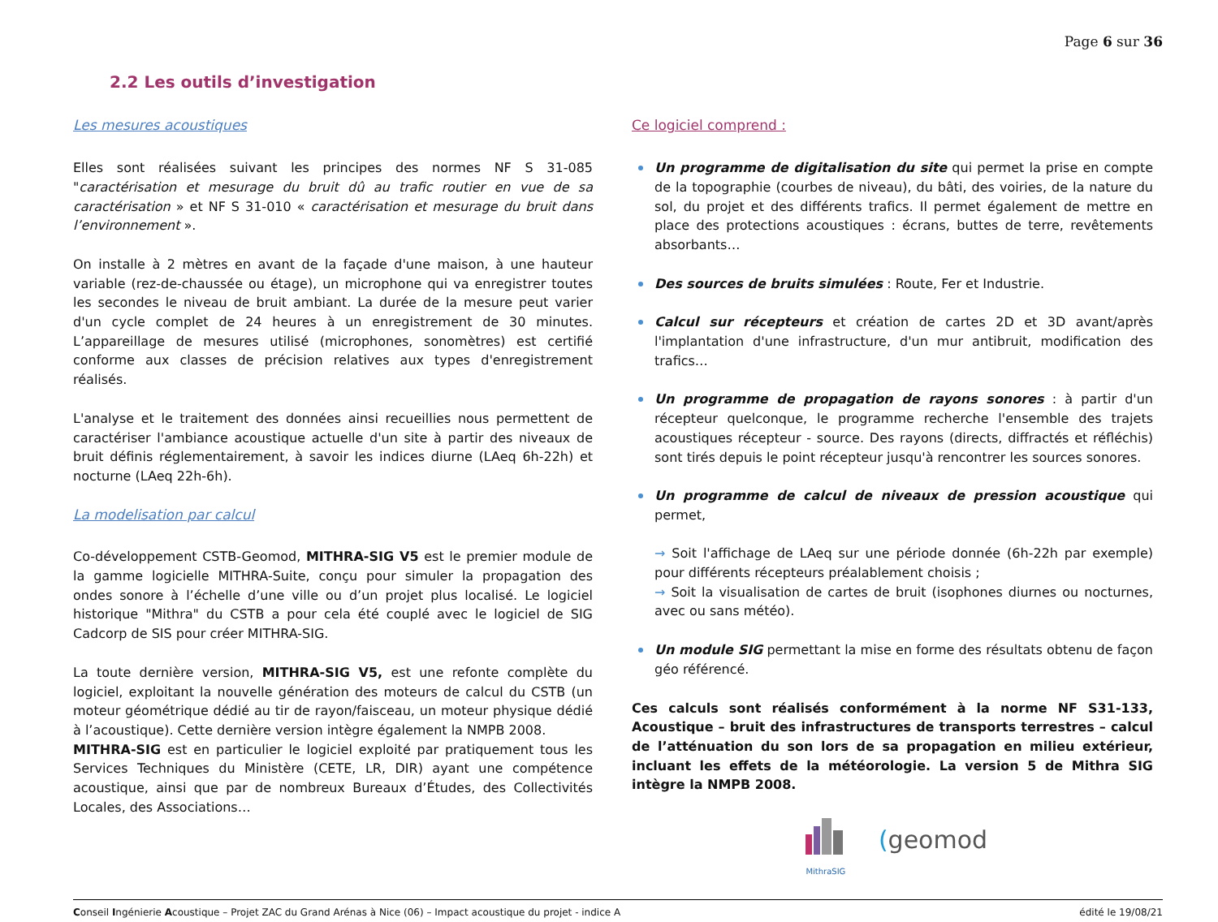Page 6 sur 36
2.2 Les outils d’investigation
Les mesures acoustiques
Elles sont réalisées suivant les principes des normes NF S 31-085 "caractérisation et mesurage du bruit dû au trafic routier en vue de sa caractérisation » et NF S 31-010 « caractérisation et mesurage du bruit dans l’environnement ».
On installe à 2 mètres en avant de la façade d'une maison, à une hauteur variable (rez-de-chaussée ou étage), un microphone qui va enregistrer toutes les secondes le niveau de bruit ambiant. La durée de la mesure peut varier d'un cycle complet de 24 heures à un enregistrement de 30 minutes. L’appareillage de mesures utilisé (microphones, sonomètres) est certifié conforme aux classes de précision relatives aux types d'enregistrement réalisés.
L'analyse et le traitement des données ainsi recueillies nous permettent de caractériser l'ambiance acoustique actuelle d'un site à partir des niveaux de bruit définis réglementairement, à savoir les indices diurne (LAeq 6h-22h) et nocturne (LAeq 22h-6h).
La modelisation par calcul
Co-développement CSTB-Geomod, MITHRA-SIG V5 est le premier module de la gamme logicielle MITHRA-Suite, conçu pour simuler la propagation des ondes sonore à l’échelle d’une ville ou d’un projet plus localisé. Le logiciel historique "Mithra" du CSTB a pour cela été couplé avec le logiciel de SIG Cadcorp de SIS pour créer MITHRA-SIG.
La toute dernière version, MITHRA-SIG V5, est une refonte complète du logiciel, exploitant la nouvelle génération des moteurs de calcul du CSTB (un moteur géométrique dédié au tir de rayon/faisceau, un moteur physique dédié à l’acoustique). Cette dernière version intègre également la NMPB 2008.
MITHRA-SIG est en particulier le logiciel exploité par pratiquement tous les Services Techniques du Ministère (CETE, LR, DIR) ayant une compétence acoustique, ainsi que par de nombreux Bureaux d’Études, des Collectivités Locales, des Associations…
Ce logiciel comprend :
Un programme de digitalisation du site qui permet la prise en compte de la topographie (courbes de niveau), du bâti, des voiries, de la nature du sol, du projet et des différents trafics. Il permet également de mettre en place des protections acoustiques : écrans, buttes de terre, revêtements absorbants…
Des sources de bruits simulées : Route, Fer et Industrie.
Calcul sur récepteurs et création de cartes 2D et 3D avant/après l'implantation d'une infrastructure, d'un mur antibruit, modification des trafics…
Un programme de propagation de rayons sonores : à partir d'un récepteur quelconque, le programme recherche l'ensemble des trajets acoustiques récepteur - source. Des rayons (directs, diffractés et réfléchis) sont tirés depuis le point récepteur jusqu'à rencontrer les sources sonores.
Un programme de calcul de niveaux de pression acoustique qui permet,
→ Soit l'affichage de LAeq sur une période donnée (6h-22h par exemple) pour différents récepteurs préalablement choisis ;
→ Soit la visualisation de cartes de bruit (isophones diurnes ou nocturnes, avec ou sans météo).
Un module SIG permettant la mise en forme des résultats obtenu de façon géo référencé.
Ces calculs sont réalisés conformément à la norme NF S31-133, Acoustique – bruit des infrastructures de transports terrestres – calcul de l’atténuation du son lors de sa propagation en milieu extérieur, incluant les effets de la météorologie. La version 5 de Mithra SIG intègre la NMPB 2008.
MithraSIG
(geomod
Conseil Ingénierie Acoustique – Projet ZAC du Grand Arénas à Nice (06) – Impact acoustique du projet - indice A édité le 19/08/21